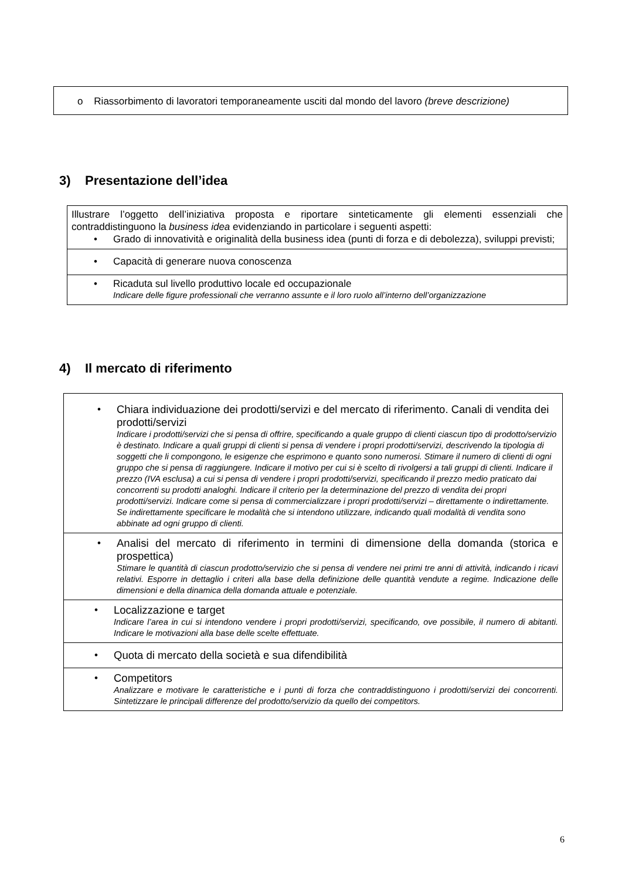| o Riassorbimento di lavoratori temporaneamente usciti dal mondo del lavoro (breve descrizione) |
3) Presentazione dell’idea
| Illustrare l’oggetto dell’iniziativa proposta e riportare sinteticamente gli elementi essenziali che contraddistinguono la business idea evidenziando in particolare i seguenti aspetti: • Grado di innovatività e originalità della business idea (punti di forza e di debolezza), sviluppi previsti; |
| • Capacità di generare nuova conoscenza |
| • Ricaduta sul livello produttivo locale ed occupazionale Indicare delle figure professionali che verranno assunte e il loro ruolo all’interno dell’organizzazione |
4) Il mercato di riferimento
| • Chiara individuazione dei prodotti/servizi e del mercato di riferimento. Canali di vendita dei prodotti/servizi Indicare i prodotti/servizi che si pensa di offrire, specificando a quale gruppo di clienti ciascun tipo di prodotto/servizio è destinato. Indicare a quali gruppi di clienti si pensa di vendere i propri prodotti/servizi, descrivendo la tipologia di soggetti che li compongono, le esigenze che esprimono e quanto sono numerosi. Stimare il numero di clienti di ogni gruppo che si pensa di raggiungere. Indicare il motivo per cui si è scelto di rivolgersi a tali gruppi di clienti. Indicare il prezzo (IVA esclusa) a cui si pensa di vendere i propri prodotti/servizi, specificando il prezzo medio praticato dai concorrenti su prodotti analoghi. Indicare il criterio per la determinazione del prezzo di vendita dei propri prodotti/servizi. Indicare come si pensa di commercializzare i propri prodotti/servizi – direttamente o indirettamente. Se indirettamente specificare le modalità che si intendono utilizzare, indicando quali modalità di vendita sono abbinate ad ogni gruppo di clienti. |
| • Analisi del mercato di riferimento in termini di dimensione della domanda (storica e prospettica) Stimare le quantità di ciascun prodotto/servizio che si pensa di vendere nei primi tre anni di attività, indicando i ricavi relativi. Esporre in dettaglio i criteri alla base della definizione delle quantità vendute a regime. Indicazione delle dimensioni e della dinamica della domanda attuale e potenziale. |
| • Localizzazione e target Indicare l’area in cui si intendono vendere i propri prodotti/servizi, specificando, ove possibile, il numero di abitanti. Indicare le motivazioni alla base delle scelte effettuate. |
| • Quota di mercato della società e sua difendibilità |
| • Competitors Analizzare e motivare le caratteristiche e i punti di forza che contraddistinguono i prodotti/servizi dei concorrenti. Sintetizzare le principali differenze del prodotto/servizio da quello dei competitors. |
6